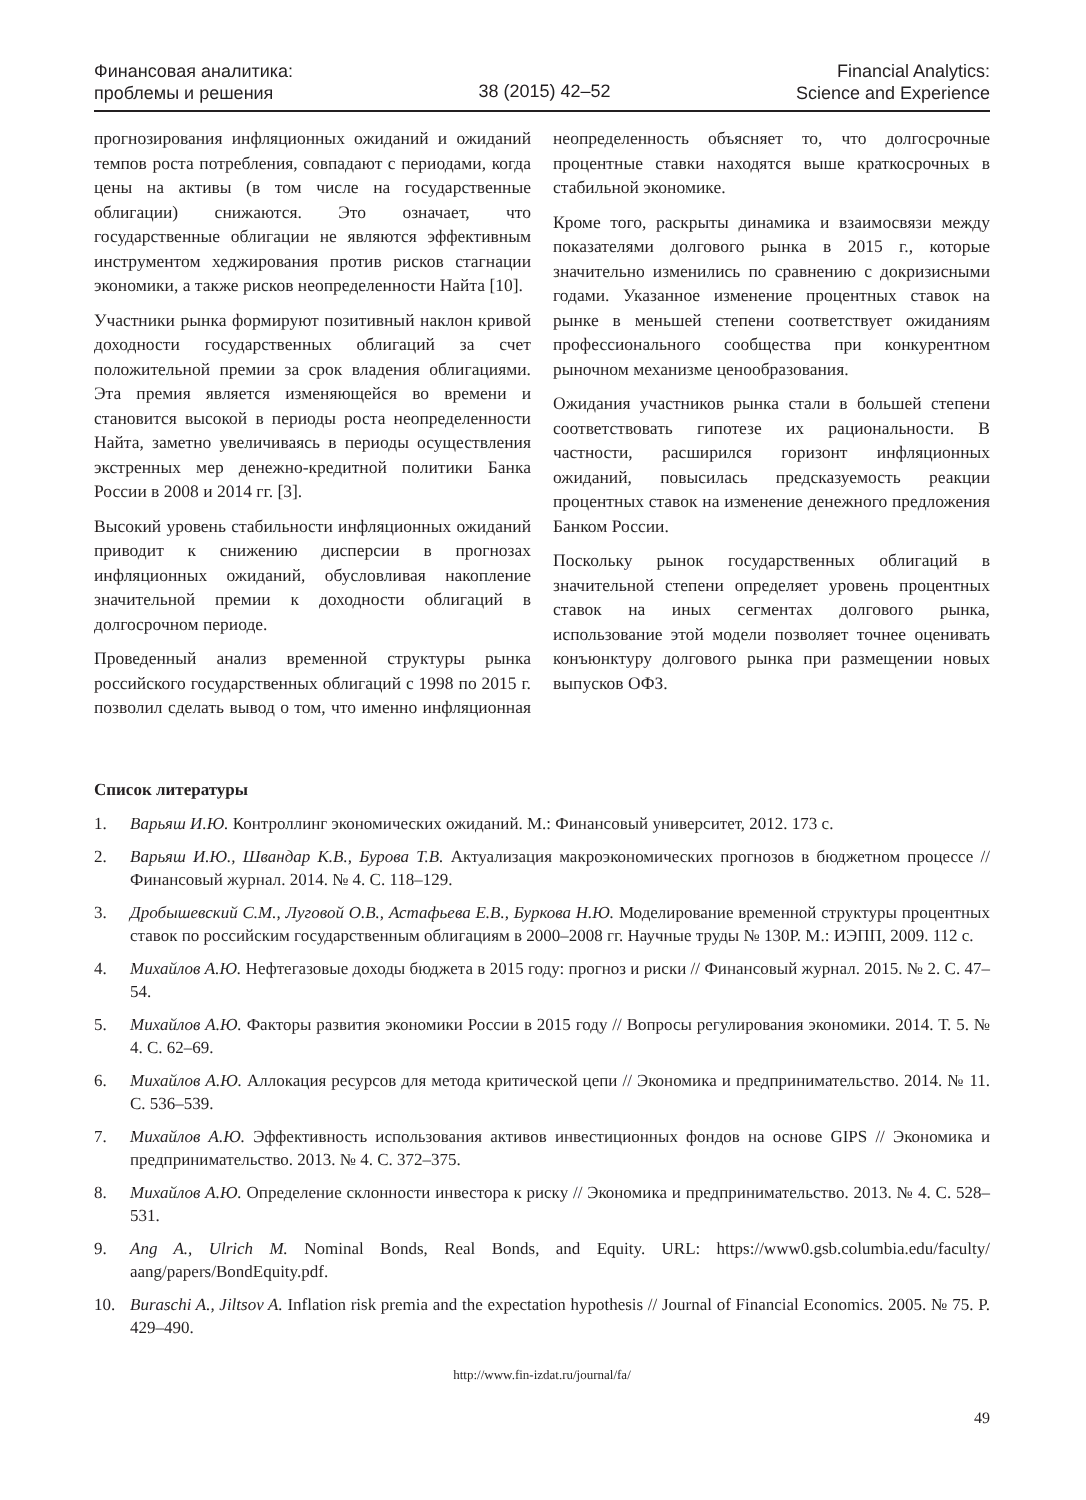Финансовая аналитика:
проблемы и решения
38 (2015) 42–52
Financial Analytics:
Science and Experience
прогнозирования инфляционных ожиданий и ожиданий темпов роста потребления, совпадают с периодами, когда цены на активы (в том числе на государственные облигации) снижаются. Это означает, что государственные облигации не являются эффективным инструментом хеджирования против рисков стагнации экономики, а также рисков неопределенности Найта [10].
Участники рынка формируют позитивный наклон кривой доходности государственных облигаций за счет положительной премии за срок владения облигациями. Эта премия является изменяющейся во времени и становится высокой в периоды роста неопределенности Найта, заметно увеличиваясь в периоды осуществления экстренных мер денежно-кредитной политики Банка России в 2008 и 2014 гг. [3].
Высокий уровень стабильности инфляционных ожиданий приводит к снижению дисперсии в прогнозах инфляционных ожиданий, обусловливая накопление значительной премии к доходности облигаций в долгосрочном периоде.
Проведенный анализ временной структуры рынка российского государственных облигаций с 1998 по 2015 г. позволил сделать вывод о том, что именно инфляционная неопределенность объясняет то, что долгосрочные процентные ставки находятся выше краткосрочных в стабильной экономике.
Кроме того, раскрыты динамика и взаимосвязи между показателями долгового рынка в 2015 г., которые значительно изменились по сравнению с докризисными годами. Указанное изменение процентных ставок на рынке в меньшей степени соответствует ожиданиям профессионального сообщества при конкурентном рыночном механизме ценообразования.
Ожидания участников рынка стали в большей степени соответствовать гипотезе их рациональности. В частности, расширился горизонт инфляционных ожиданий, повысилась предсказуемость реакции процентных ставок на изменение денежного предложения Банком России.
Поскольку рынок государственных облигаций в значительной степени определяет уровень процентных ставок на иных сегментах долгового рынка, использование этой модели позволяет точнее оценивать конъюнктуру долгового рынка при размещении новых выпусков ОФЗ.
Список литературы
1. Варьяш И.Ю. Контроллинг экономических ожиданий. М.: Финансовый университет, 2012. 173 с.
2. Варьяш И.Ю., Швандар К.В., Бурова Т.В. Актуализация макроэкономических прогнозов в бюджетном процессе // Финансовый журнал. 2014. № 4. С. 118–129.
3. Дробышевский С.М., Луговой О.В., Астафьева Е.В., Буркова Н.Ю. Моделирование временной структуры процентных ставок по российским государственным облигациям в 2000–2008 гг. Научные труды № 130Р. М.: ИЭПП, 2009. 112 с.
4. Михайлов А.Ю. Нефтегазовые доходы бюджета в 2015 году: прогноз и риски // Финансовый журнал. 2015. № 2. С. 47–54.
5. Михайлов А.Ю. Факторы развития экономики России в 2015 году // Вопросы регулирования экономики. 2014. Т. 5. № 4. С. 62–69.
6. Михайлов А.Ю. Аллокация ресурсов для метода критической цепи // Экономика и предпринимательство. 2014. № 11. С. 536–539.
7. Михайлов А.Ю. Эффективность использования активов инвестиционных фондов на основе GIPS // Экономика и предпринимательство. 2013. № 4. С. 372–375.
8. Михайлов А.Ю. Определение склонности инвестора к риску // Экономика и предпринимательство. 2013. № 4. С. 528–531.
9. Ang A., Ulrich M. Nominal Bonds, Real Bonds, and Equity. URL: https://www0.gsb.columbia.edu/faculty/ aang/papers/BondEquity.pdf.
10. Buraschi A., Jiltsov A. Inflation risk premia and the expectation hypothesis // Journal of Financial Economics. 2005. № 75. P. 429–490.
http://www.fin-izdat.ru/journal/fa/
49